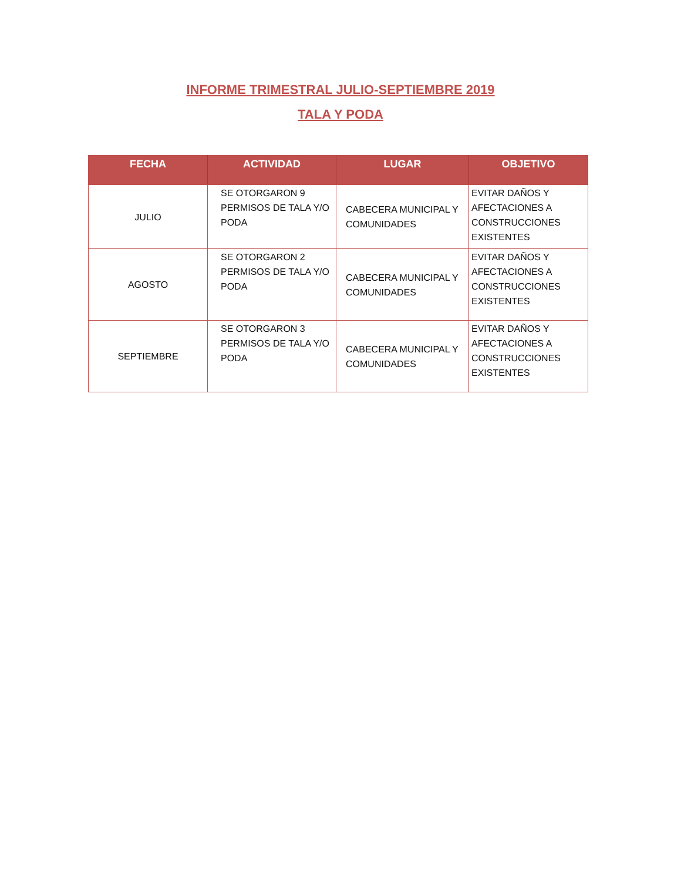INFORME TRIMESTRAL JULIO-SEPTIEMBRE 2019
TALA Y PODA
| FECHA | ACTIVIDAD | LUGAR | OBJETIVO |
| --- | --- | --- | --- |
| JULIO | SE OTORGARON 9 PERMISOS DE TALA Y/O PODA | CABECERA MUNICIPAL Y COMUNIDADES | EVITAR DAÑOS Y AFECTACIONES A CONSTRUCCIONES EXISTENTES |
| AGOSTO | SE OTORGARON 2 PERMISOS DE TALA Y/O PODA | CABECERA MUNICIPAL Y COMUNIDADES | EVITAR DAÑOS Y AFECTACIONES A CONSTRUCCIONES EXISTENTES |
| SEPTIEMBRE | SE OTORGARON 3 PERMISOS DE TALA Y/O PODA | CABECERA MUNICIPAL Y COMUNIDADES | EVITAR DAÑOS Y AFECTACIONES A CONSTRUCCIONES EXISTENTES |